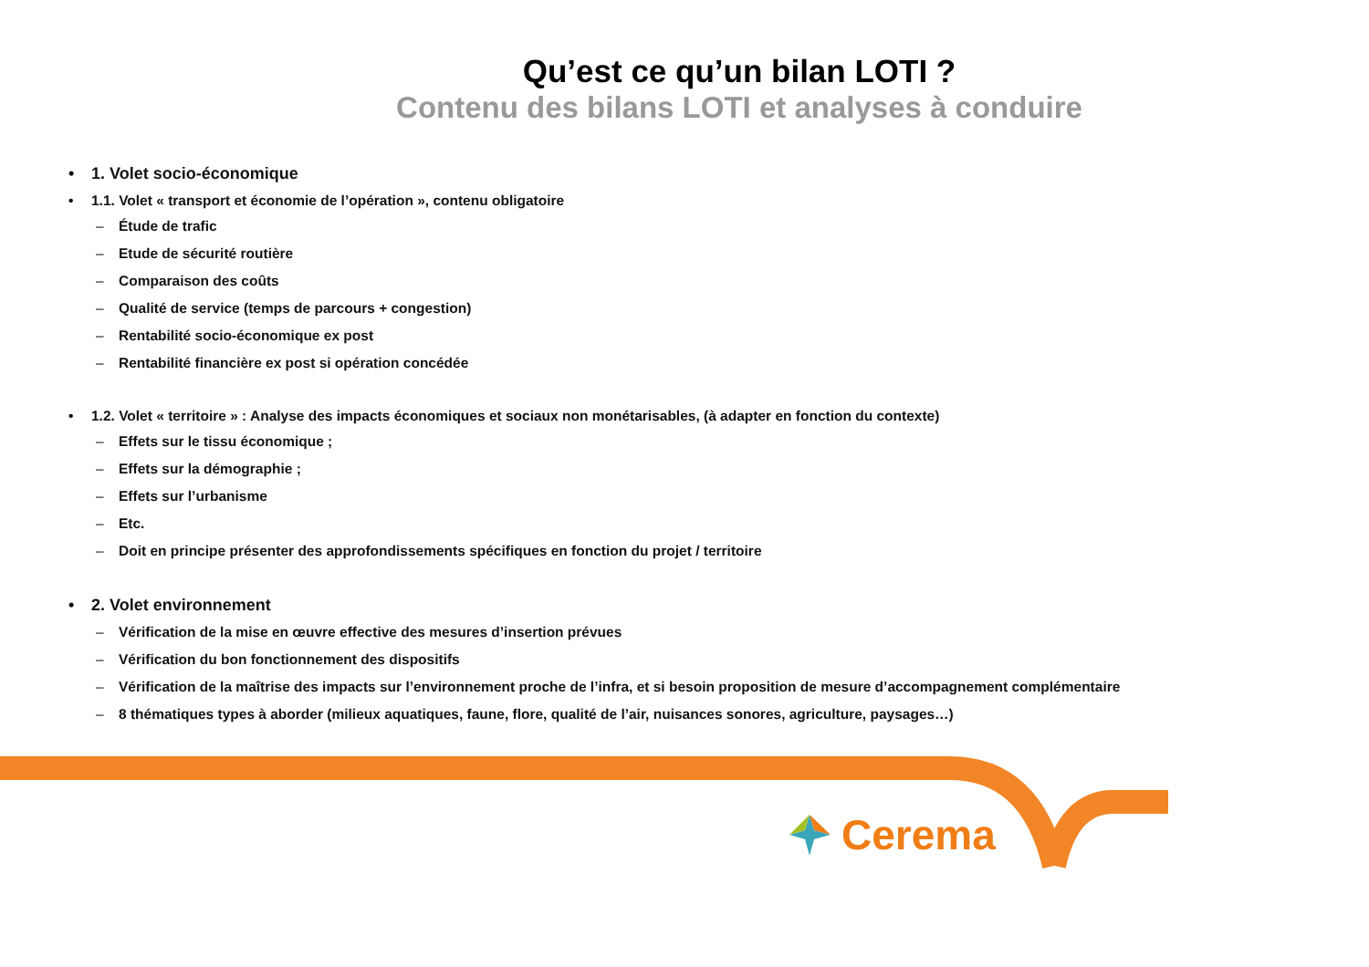Qu’est ce qu’un bilan LOTI ?
Contenu des bilans LOTI et analyses à conduire
• 1. Volet socio-économique
• 1.1. Volet « transport et économie de l’opération », contenu obligatoire
– Étude de trafic
– Etude de sécurité routière
– Comparaison des coûts
– Qualité de service (temps de parcours + congestion)
– Rentabilité socio-économique ex post
– Rentabilité financière ex post si opération concédée
• 1.2. Volet « territoire » : Analyse des impacts économiques et sociaux non monétarisables, (à adapter en fonction du contexte)
– Effets sur le tissu économique ;
– Effets sur la démographie ;
– Effets sur l’urbanisme
– Etc.
– Doit en principe présenter des approfondissements spécifiques en fonction du projet / territoire
• 2. Volet environnement
– Vérification de la mise en œuvre effective des mesures d’insertion prévues
– Vérification du bon fonctionnement des dispositifs
– Vérification de la maîtrise des impacts sur l’environnement proche de l’infra, et si besoin proposition de mesure d’accompagnement complémentaire
– 8 thématiques types à aborder (milieux aquatiques, faune, flore, qualité de l’air, nuisances sonores, agriculture, paysages…)
Cerema